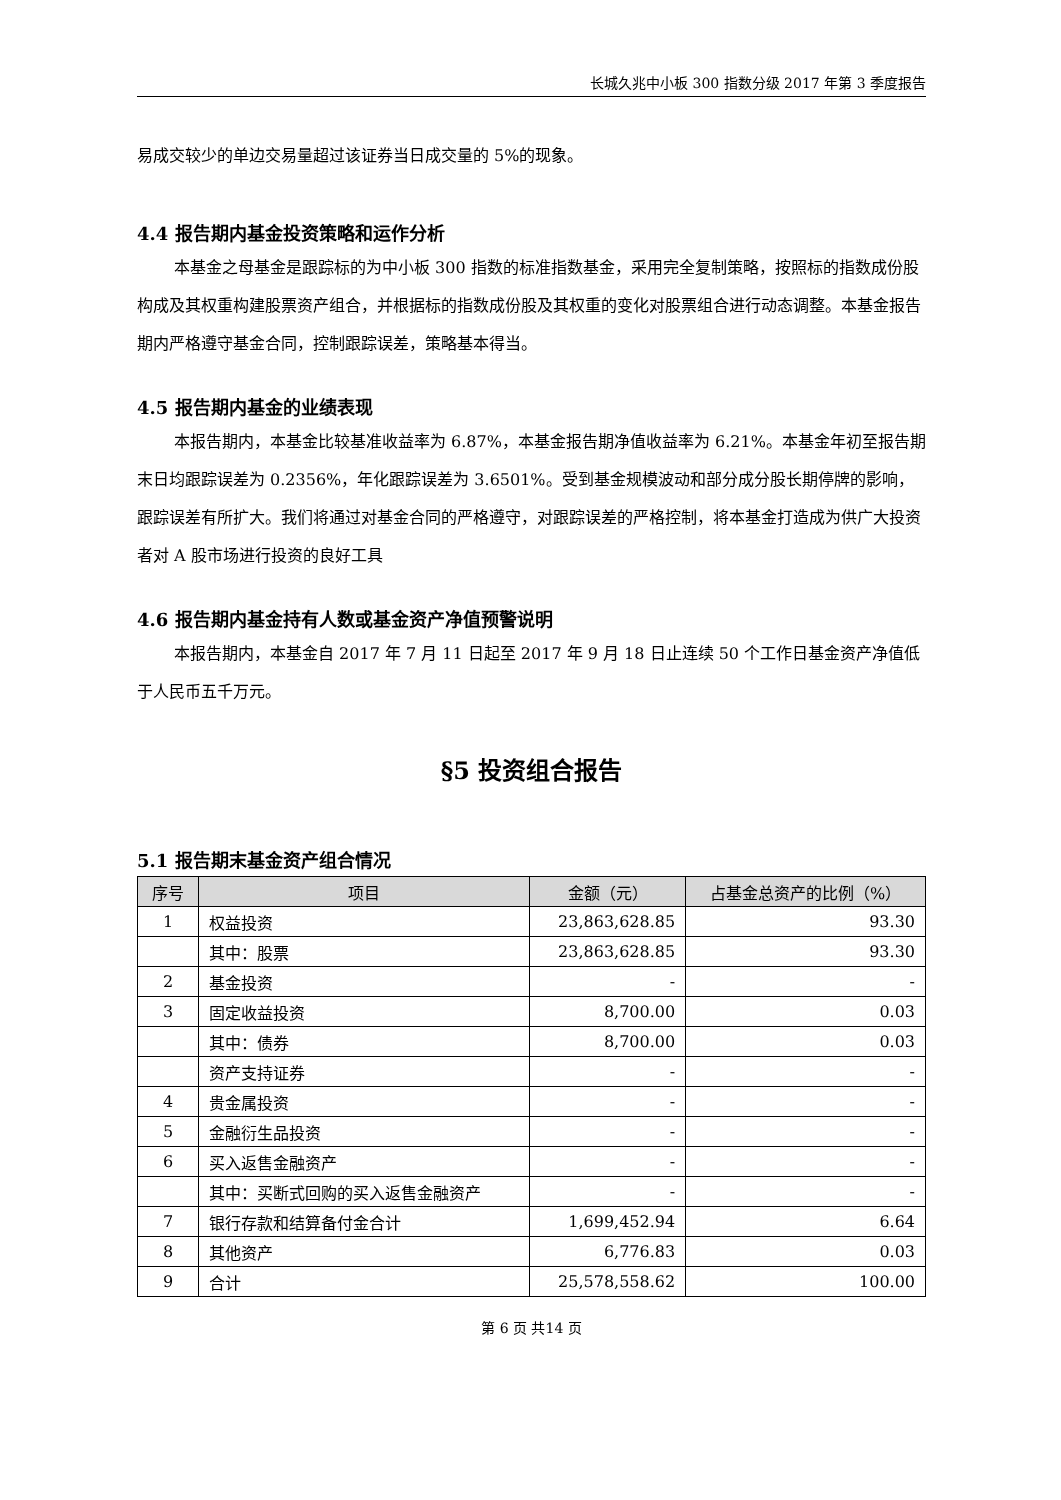长城久兆中小板 300 指数分级 2017 年第 3 季度报告
易成交较少的单边交易量超过该证券当日成交量的 5%的现象。
4.4 报告期内基金投资策略和运作分析
本基金之母基金是跟踪标的为中小板 300 指数的标准指数基金，采用完全复制策略，按照标的指数成份股构成及其权重构建股票资产组合，并根据标的指数成份股及其权重的变化对股票组合进行动态调整。本基金报告期内严格遵守基金合同，控制跟踪误差，策略基本得当。
4.5 报告期内基金的业绩表现
本报告期内，本基金比较基准收益率为 6.87%，本基金报告期净值收益率为 6.21%。本基金年初至报告期末日均跟踪误差为 0.2356%，年化跟踪误差为 3.6501%。受到基金规模波动和部分成分股长期停牌的影响，跟踪误差有所扩大。我们将通过对基金合同的严格遵守，对跟踪误差的严格控制，将本基金打造成为供广大投资者对 A 股市场进行投资的良好工具
4.6 报告期内基金持有人数或基金资产净值预警说明
本报告期内，本基金自 2017 年 7 月 11 日起至 2017 年 9 月 18 日止连续 50 个工作日基金资产净值低于人民币五千万元。
§5 投资组合报告
5.1 报告期末基金资产组合情况
| 序号 | 项目 | 金额（元） | 占基金总资产的比例（%） |
| --- | --- | --- | --- |
| 1 | 权益投资 | 23,863,628.85 | 93.30 |
| | 其中：股票 | 23,863,628.85 | 93.30 |
| 2 | 基金投资 | - | - |
| 3 | 固定收益投资 | 8,700.00 | 0.03 |
| | 其中：债券 | 8,700.00 | 0.03 |
| | 资产支持证券 | - | - |
| 4 | 贵金属投资 | - | - |
| 5 | 金融衍生品投资 | - | - |
| 6 | 买入返售金融资产 | - | - |
| | 其中：买断式回购的买入返售金融资产 | - | - |
| 7 | 银行存款和结算备付金合计 | 1,699,452.94 | 6.64 |
| 8 | 其他资产 | 6,776.83 | 0.03 |
| 9 | 合计 | 25,578,558.62 | 100.00 |
第 6 页 共14 页